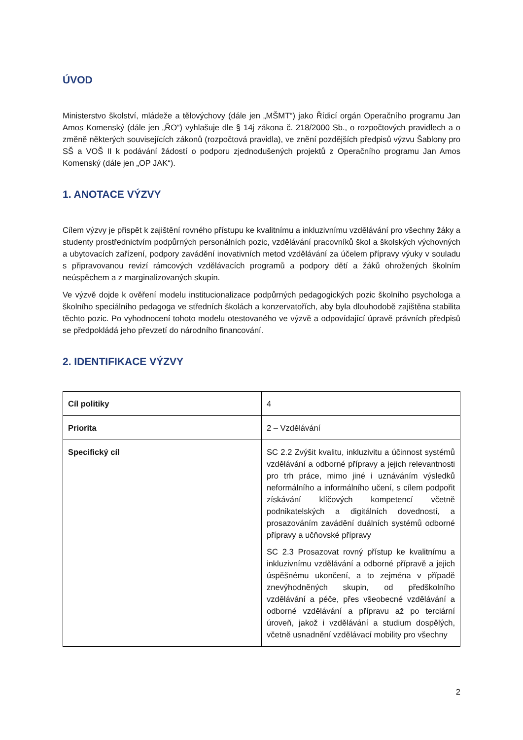ÚVOD
Ministerstvo školství, mládeže a tělovýchovy (dále jen „MŠMT“) jako Řídicí orgán Operačního programu Jan Amos Komenský (dále jen „ŘO“) vyhlašuje dle § 14j zákona č. 218/2000 Sb., o rozpočtových pravidlech a o změně některých souvisejících zákonů (rozpočtová pravidla), ve znění pozdějších předpisů výzvu Šablony pro SŠ a VOŠ II k podávání žádostí o podporu zjednodušených projektů z Operačního programu Jan Amos Komenský (dále jen „OP JAK“).
1. ANOTACE VÝZVY
Cílem výzvy je přispět k zajištění rovného přístupu ke kvalitnímu a inkluzivnímu vzdělávání pro všechny žáky a studenty prostřednictvím podpůrných personálních pozic, vzdělávání pracovníků škol a školských výchovných a ubytovacích zařízení, podpory zavádění inovativních metod vzdělávání za účelem přípravy výuky v souladu s připravovanou revizí rámcových vzdělávacích programů a podpory dětí a žáků ohrožených školním neúspěchem a z marginalizovaných skupin.
Ve výzvě dojde k ověření modelu institucionalizace podpůrných pedagogických pozic školního psychologa a školního speciálního pedagoga ve středních školách a konzervatořích, aby byla dlouhodobě zajištěna stabilita těchto pozic. Po vyhodnocení tohoto modelu otestovaného ve výzvě a odpovídající úpravě právních předpisů se předpokládá jeho převzetí do národního financování.
2. IDENTIFIKACE VÝZVY
| Cíl politiky | 4 |
| Priorita | 2 – Vzdělávání |
| Specifický cíl | SC 2.2 Zvýšit kvalitu, inkluzivitu a účinnost systémů vzdělávání a odborné přípravy a jejich relevantnosti pro trh práce, mimo jiné i uznáváním výsledků neformálního a informálního učení, s cílem podpořit získávání klíčových kompetencí včetně podnikatelských a digitálních dovedností, a prosazováním zavádění duálních systémů odborné přípravy a učňovské přípravy SC 2.3 Prosazovat rovný přístup ke kvalitnímu a inkluzivnímu vzdělávání a odborné přípravě a jejich úspěšnému ukončení, a to zejména v případě znevýhodněných skupin, od předškolního vzdělávání a péče, přes všeobecné vzdělávání a odborné vzdělávání a přípravu až po terciární úroveň, jakož i vzdělávání a studium dospělých, včetně usnadnění vzdělávací mobility pro všechny |
2